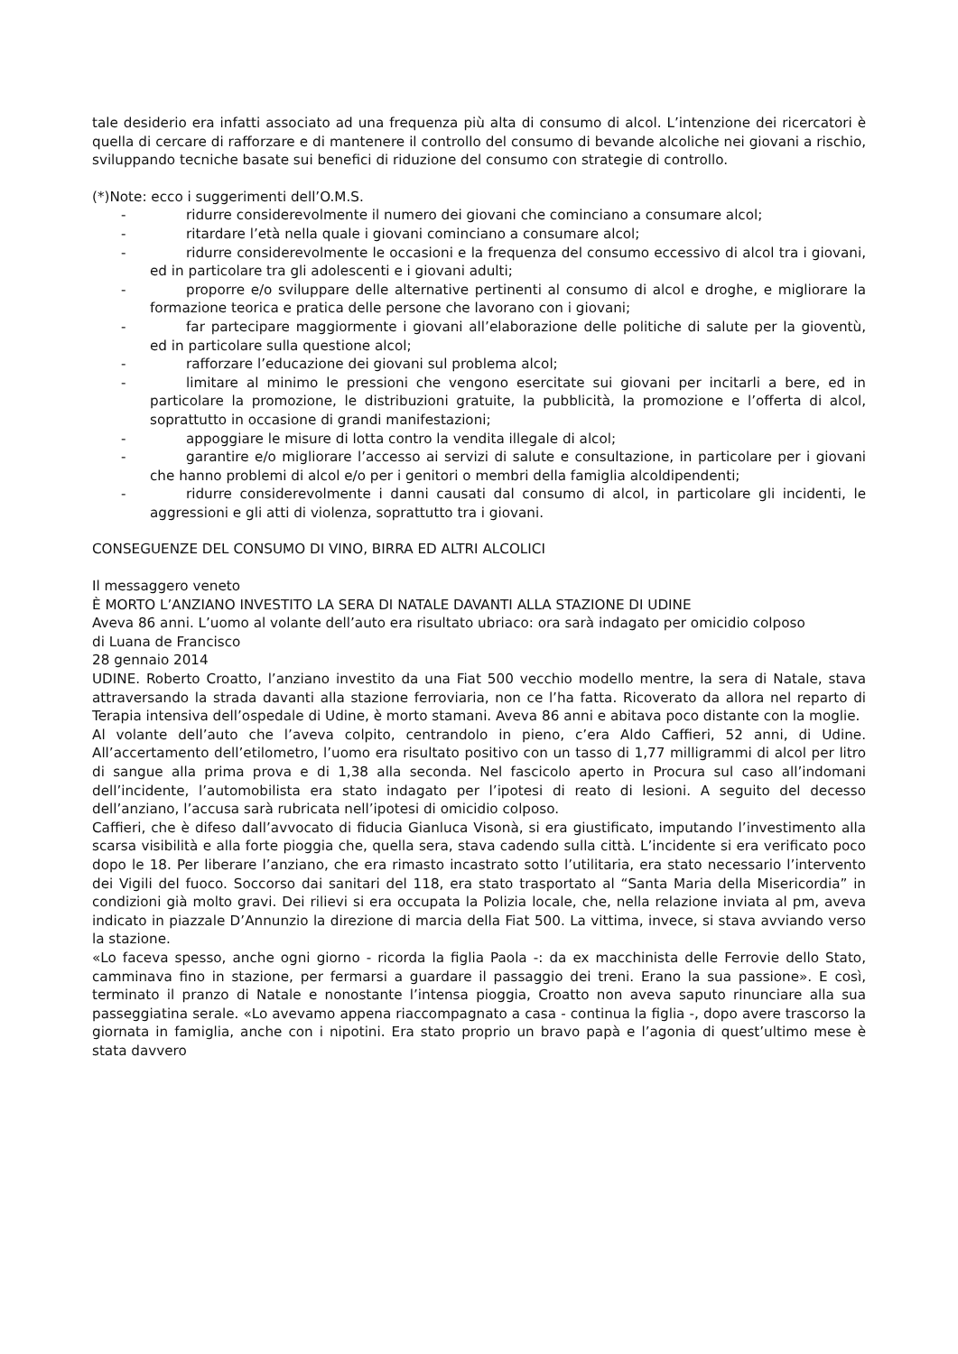tale desiderio era infatti associato ad una frequenza più alta di consumo di alcol. L’intenzione dei ricercatori è quella di cercare di rafforzare e di mantenere il controllo del consumo di bevande alcoliche nei giovani a rischio, sviluppando tecniche basate sui benefici di riduzione del consumo con strategie di controllo.
(*)Note: ecco i suggerimenti dell’O.M.S.
- ridurre considerevolmente il numero dei giovani che cominciano a consumare alcol;
- ritardare l’età nella quale i giovani cominciano a consumare alcol;
- ridurre considerevolmente le occasioni e la frequenza del consumo eccessivo di alcol tra i giovani, ed in particolare tra gli adolescenti e i giovani adulti;
- proporre e/o sviluppare delle alternative pertinenti al consumo di alcol e droghe, e migliorare la formazione teorica e pratica delle persone che lavorano con i giovani;
- far partecipare maggiormente i giovani all’elaborazione delle politiche di salute per la gioventù, ed in particolare sulla questione alcol;
- rafforzare l’educazione dei giovani sul problema alcol;
- limitare al minimo le pressioni che vengono esercitate sui giovani per incitarli a bere, ed in particolare la promozione, le distribuzioni gratuite, la pubblicità, la promozione e l’offerta di alcol, soprattutto in occasione di grandi manifestazioni;
- appoggiare le misure di lotta contro la vendita illegale di alcol;
- garantire e/o migliorare l’accesso ai servizi di salute e consultazione, in particolare per i giovani che hanno problemi di alcol e/o per i genitori o membri della famiglia alcoldipendenti;
- ridurre considerevolmente i danni causati dal consumo di alcol, in particolare gli incidenti, le aggressioni e gli atti di violenza, soprattutto tra i giovani.
CONSEGUENZE DEL CONSUMO DI VINO, BIRRA ED ALTRI ALCOLICI
Il messaggero veneto
È MORTO L’ANZIANO INVESTITO LA SERA DI NATALE DAVANTI ALLA STAZIONE DI UDINE
Aveva 86 anni. L’uomo al volante dell’auto era risultato ubriaco: ora sarà indagato per omicidio colposo
di Luana de Francisco
28 gennaio 2014
UDINE. Roberto Croatto, l’anziano investito da una Fiat 500 vecchio modello mentre, la sera di Natale, stava attraversando la strada davanti alla stazione ferroviaria, non ce l’ha fatta. Ricoverato da allora nel reparto di Terapia intensiva dell’ospedale di Udine, è morto stamani. Aveva 86 anni e abitava poco distante con la moglie.
Al volante dell’auto che l’aveva colpito, centrandolo in pieno, c’era Aldo Caffieri, 52 anni, di Udine. All’accertamento dell’etilometro, l’uomo era risultato positivo con un tasso di 1,77 milligrammi di alcol per litro di sangue alla prima prova e di 1,38 alla seconda. Nel fascicolo aperto in Procura sul caso all’indomani dell’incidente, l’automobilista era stato indagato per l’ipotesi di reato di lesioni. A seguito del decesso dell’anziano, l’accusa sarà rubricata nell’ipotesi di omicidio colposo.
Caffieri, che è difeso dall’avvocato di fiducia Gianluca Visonà, si era giustificato, imputando l’investimento alla scarsa visibilità e alla forte pioggia che, quella sera, stava cadendo sulla città. L’incidente si era verificato poco dopo le 18. Per liberare l’anziano, che era rimasto incastrato sotto l’utilitaria, era stato necessario l’intervento dei Vigili del fuoco. Soccorso dai sanitari del 118, era stato trasportato al “Santa Maria della Misericordia” in condizioni già molto gravi. Dei rilievi si era occupata la Polizia locale, che, nella relazione inviata al pm, aveva indicato in piazzale D’Annunzio la direzione di marcia della Fiat 500. La vittima, invece, si stava avviando verso la stazione.
«Lo faceva spesso, anche ogni giorno - ricorda la figlia Paola -: da ex macchinista delle Ferrovie dello Stato, camminava fino in stazione, per fermarsi a guardare il passaggio dei treni. Erano la sua passione». E così, terminato il pranzo di Natale e nonostante l’intensa pioggia, Croatto non aveva saputo rinunciare alla sua passeggiatina serale. «Lo avevamo appena riaccompagnato a casa - continua la figlia -, dopo avere trascorso la giornata in famiglia, anche con i nipotini. Era stato proprio un bravo papà e l’agonia di quest’ultimo mese è stata davvero